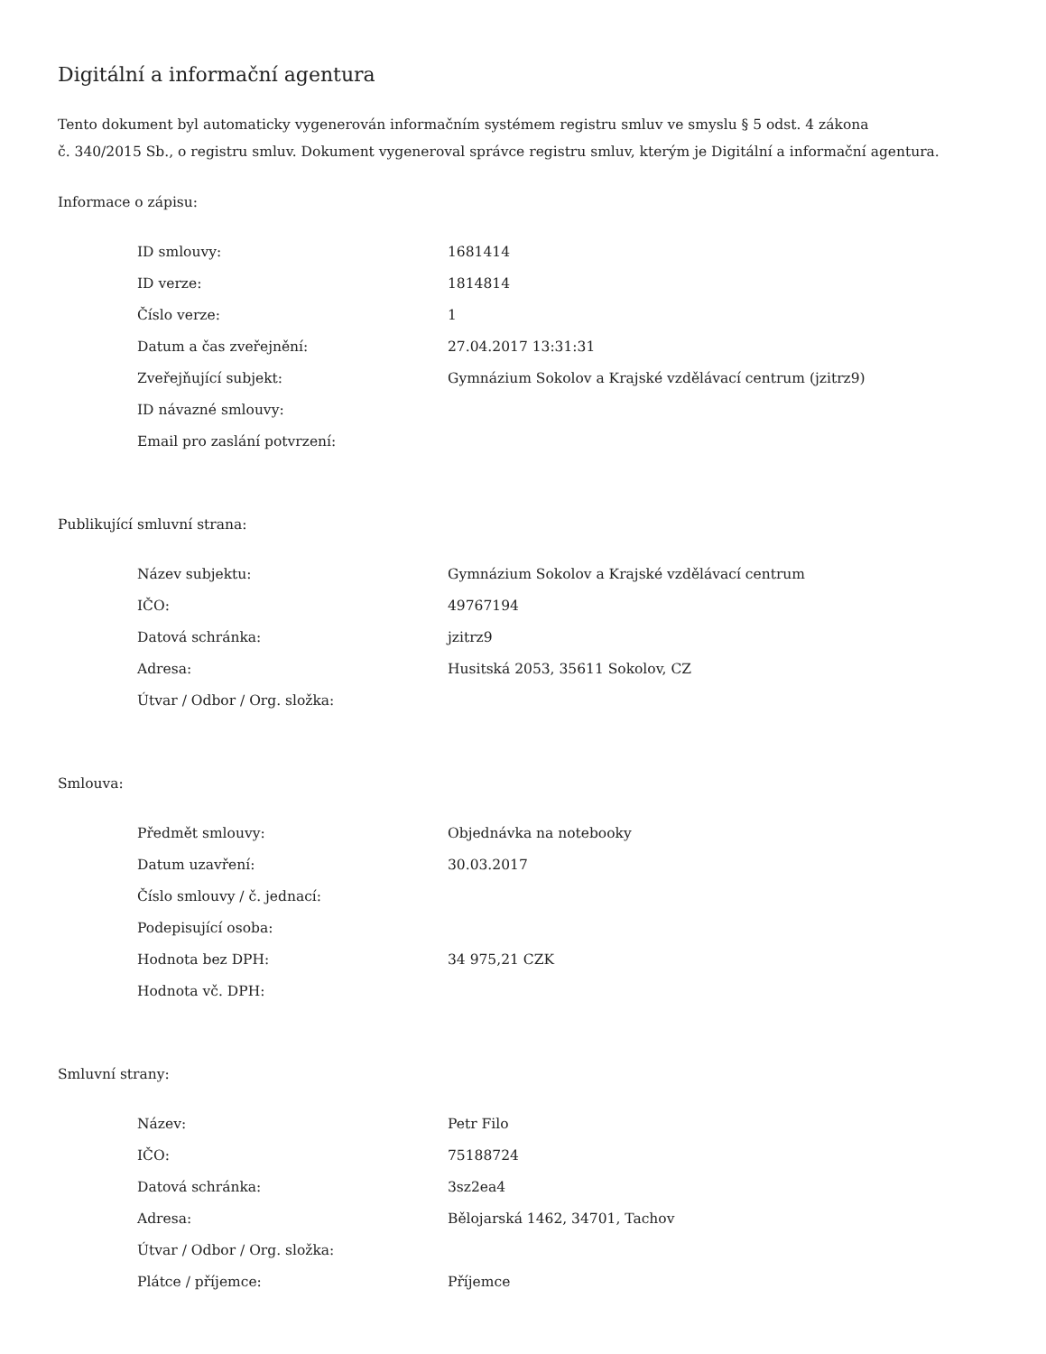Digitální a informační agentura
Tento dokument byl automaticky vygenerován informačním systémem registru smluv ve smyslu § 5 odst. 4 zákona
č. 340/2015 Sb., o registru smluv. Dokument vygeneroval správce registru smluv, kterým je Digitální a informační agentura.
Informace o zápisu:
| ID smlouvy: | 1681414 |
| ID verze: | 1814814 |
| Číslo verze: | 1 |
| Datum a čas zveřejnění: | 27.04.2017 13:31:31 |
| Zveřejňující subjekt: | Gymnázium Sokolov a Krajské vzdělávací centrum (jzitrz9) |
| ID návazné smlouvy: | |
| Email pro zaslání potvrzení: | |
Publikující smluvní strana:
| Název subjektu: | Gymnázium Sokolov a Krajské vzdělávací centrum |
| IČO: | 49767194 |
| Datová schránka: | jzitrz9 |
| Adresa: | Husitská 2053, 35611 Sokolov, CZ |
| Útvar / Odbor / Org. složka: | |
Smlouva:
| Předmět smlouvy: | Objednávka na notebooky |
| Datum uzavření: | 30.03.2017 |
| Číslo smlouvy / č. jednací: | |
| Podepisující osoba: | |
| Hodnota bez DPH: | 34 975,21 CZK |
| Hodnota vč. DPH: | |
Smluvní strany:
| Název: | Petr Filo |
| IČO: | 75188724 |
| Datová schránka: | 3sz2ea4 |
| Adresa: | Bělojarská 1462, 34701, Tachov |
| Útvar / Odbor / Org. složka: | |
| Plátce / příjemce: | Příjemce |